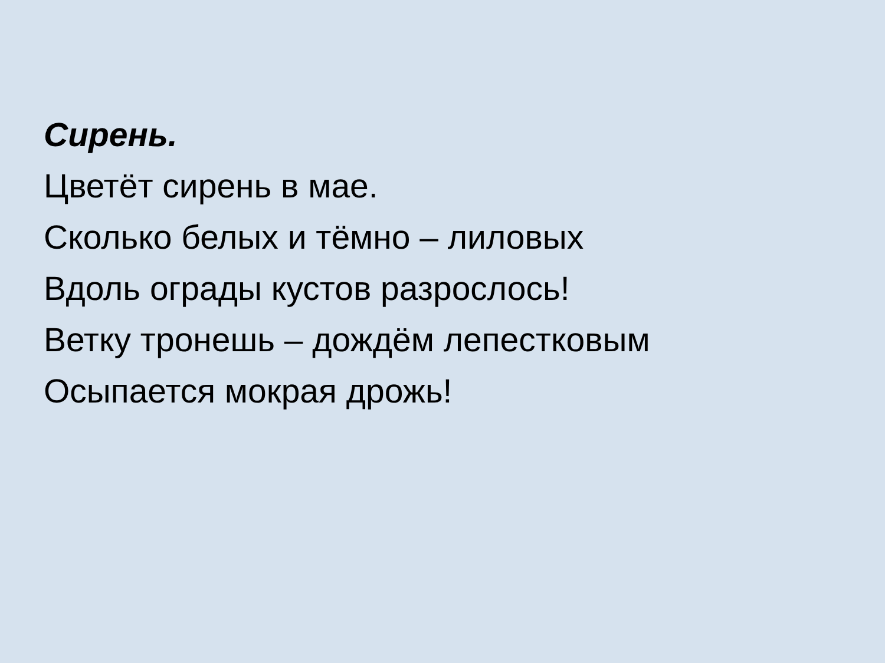Сирень.
Цветёт сирень в мае.
Сколько белых и тёмно – лиловых
Вдоль ограды кустов разрослось!
Ветку тронешь – дождём лепестковым
Осыпается мокрая дрожь!